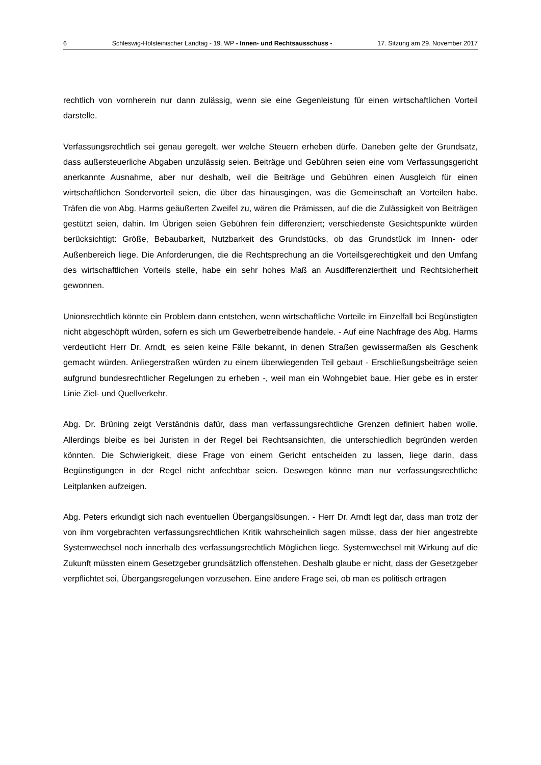6 Schleswig-Holsteinischer Landtag - 19. WP - Innen- und Rechtsausschuss - 17. Sitzung am 29. November 2017
rechtlich von vornherein nur dann zulässig, wenn sie eine Gegenleistung für einen wirtschaftlichen Vorteil darstelle.
Verfassungsrechtlich sei genau geregelt, wer welche Steuern erheben dürfe. Daneben gelte der Grundsatz, dass außersteuerliche Abgaben unzulässig seien. Beiträge und Gebühren seien eine vom Verfassungsgericht anerkannte Ausnahme, aber nur deshalb, weil die Beiträge und Gebühren einen Ausgleich für einen wirtschaftlichen Sondervorteil seien, die über das hinausgingen, was die Gemeinschaft an Vorteilen habe. Träfen die von Abg. Harms geäußerten Zweifel zu, wären die Prämissen, auf die die Zulässigkeit von Beiträgen gestützt seien, dahin. Im Übrigen seien Gebühren fein differenziert; verschiedenste Gesichtspunkte würden berücksichtigt: Größe, Bebaubarkeit, Nutzbarkeit des Grundstücks, ob das Grundstück im Innen- oder Außenbereich liege. Die Anforderungen, die die Rechtsprechung an die Vorteilsgerechtigkeit und den Umfang des wirtschaftlichen Vorteils stelle, habe ein sehr hohes Maß an Ausdifferenziertheit und Rechtsicherheit gewonnen.
Unionsrechtlich könnte ein Problem dann entstehen, wenn wirtschaftliche Vorteile im Einzelfall bei Begünstigten nicht abgeschöpft würden, sofern es sich um Gewerbetreibende handele. - Auf eine Nachfrage des Abg. Harms verdeutlicht Herr Dr. Arndt, es seien keine Fälle bekannt, in denen Straßen gewissermaßen als Geschenk gemacht würden. Anliegerstraßen würden zu einem überwiegenden Teil gebaut - Erschließungsbeiträge seien aufgrund bundesrechtlicher Regelungen zu erheben -, weil man ein Wohngebiet baue. Hier gebe es in erster Linie Ziel- und Quellverkehr.
Abg. Dr. Brüning zeigt Verständnis dafür, dass man verfassungsrechtliche Grenzen definiert haben wolle. Allerdings bleibe es bei Juristen in der Regel bei Rechtsansichten, die unterschiedlich begründen werden könnten. Die Schwierigkeit, diese Frage von einem Gericht entscheiden zu lassen, liege darin, dass Begünstigungen in der Regel nicht anfechtbar seien. Deswegen könne man nur verfassungsrechtliche Leitplanken aufzeigen.
Abg. Peters erkundigt sich nach eventuellen Übergangslösungen. - Herr Dr. Arndt legt dar, dass man trotz der von ihm vorgebrachten verfassungsrechtlichen Kritik wahrscheinlich sagen müsse, dass der hier angestrebte Systemwechsel noch innerhalb des verfassungsrechtlich Möglichen liege. Systemwechsel mit Wirkung auf die Zukunft müssten einem Gesetzgeber grundsätzlich offenstehen. Deshalb glaube er nicht, dass der Gesetzgeber verpflichtet sei, Übergangsregelungen vorzusehen. Eine andere Frage sei, ob man es politisch ertragen